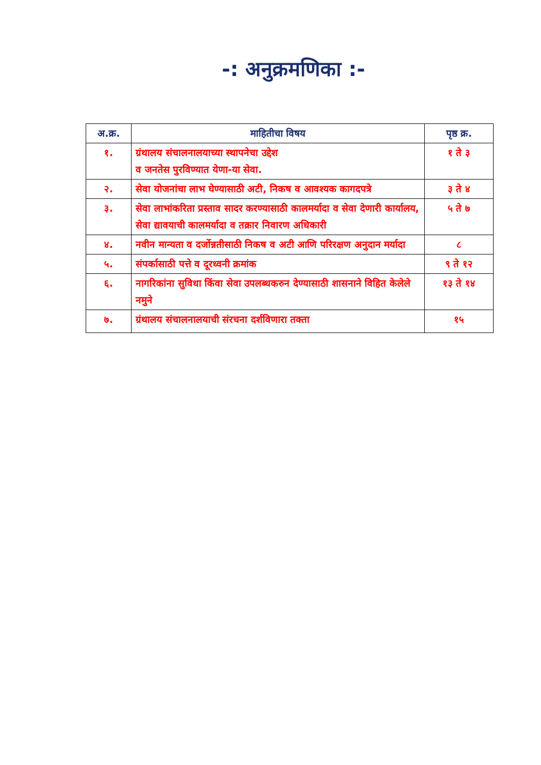-: अनुक्रमणिका :-
| अ.क्र. | माहितीचा विषय | पृष्ठ क्र. |
| --- | --- | --- |
| १. | ग्रंथालय संचालनालयाच्या स्थापनेचा उद्देश व जनतेस पुरविण्यात येणा-या सेवा. | १ ते ३ |
| २. | सेवा योजनांचा लाभ घेण्यासाठी अटी, निकष व आवश्यक कागदपत्रे | ३ ते ४ |
| ३. | सेवा लाभांकरिता प्रस्ताव सादर करण्यासाठी कालमर्यादा व सेवा देणारी कार्यालय, सेवा द्यावयाची कालमर्यादा व तक्रार निवारण अधिकारी | ५ ते ७ |
| ४. | नवीन मान्यता व दर्जोन्नतीसाठी निकष व अटी आणि परिरक्षण अनुदान मर्यादा | ८ |
| ५. | संपर्कासाठी पत्ते व दूरध्वनी क्रमांक | ९ ते १२ |
| ६. | नागरिकांना सुविधा किंवा सेवा उपलब्धकरुन देण्यासाठी शासनाने विहित केलेले नमुने | १३ ते १४ |
| ७. | ग्रंथालय संचालनालयाची संरचना दर्शविणारा तक्ता | १५ |